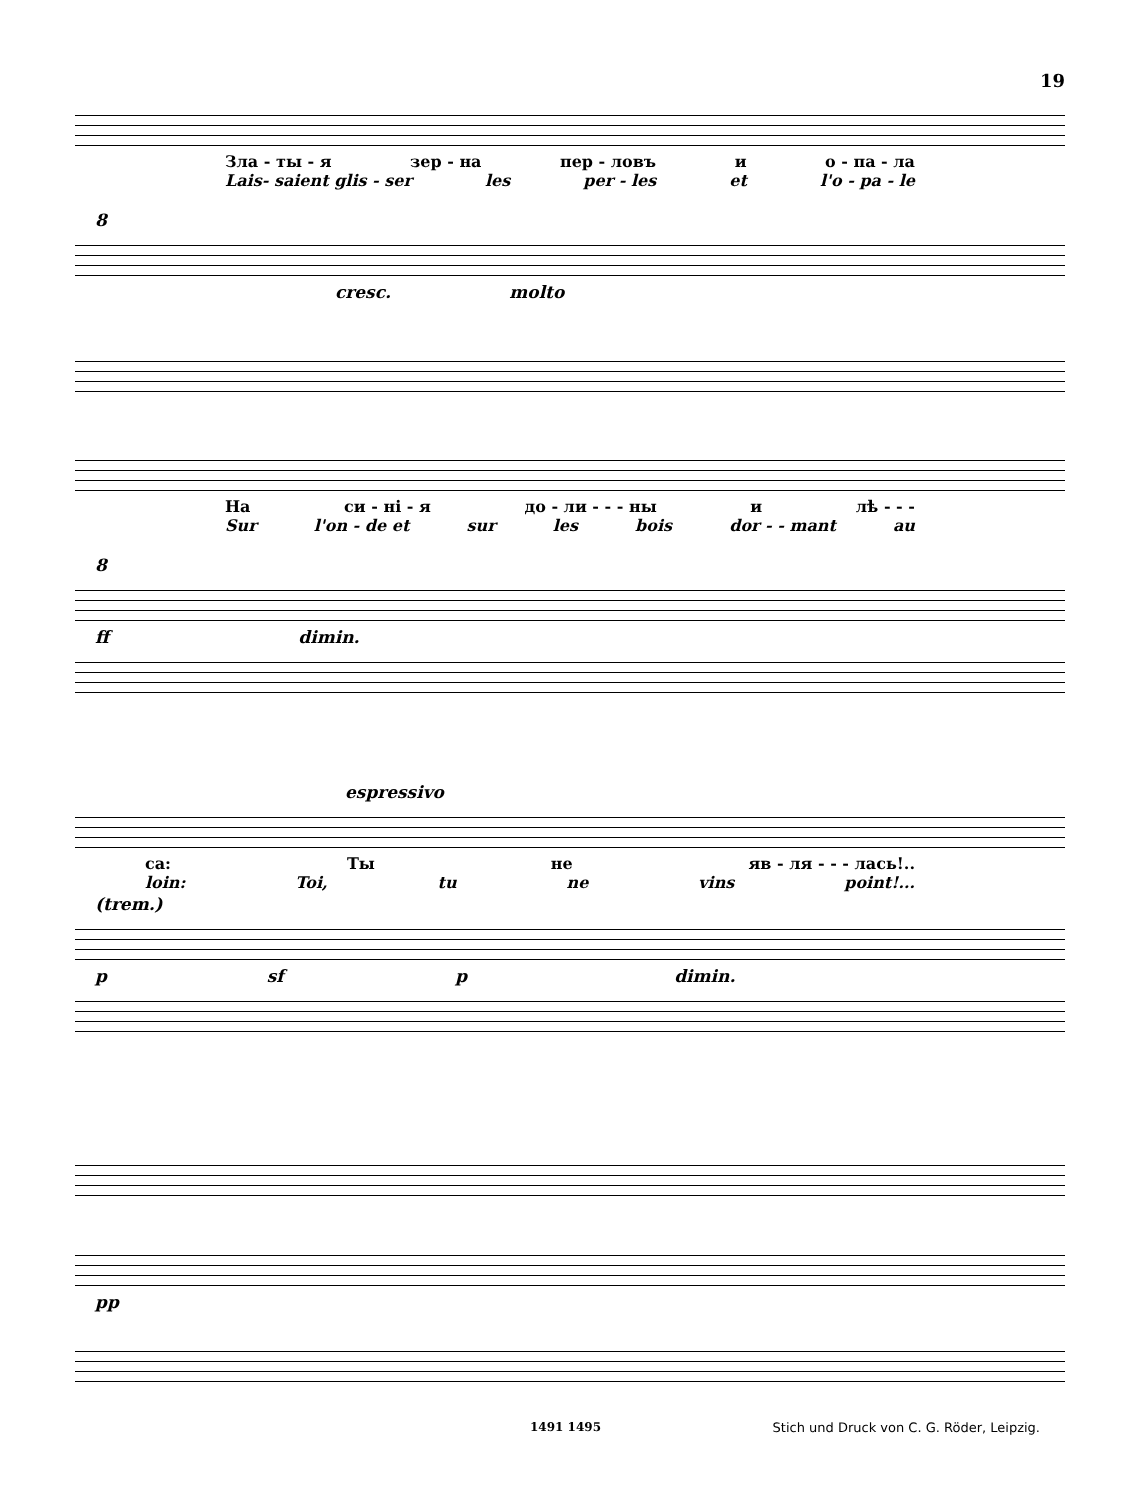19
Зла - ты - я зер - на пер - ловъ и о - па - ла
Lais- saient glis - ser les per - les et l'o - pa - le
8
cresc. molto
На си - ні - я до - ли - - - ны и лѣ - - -
Sur l'on - de et sur les bois dor - - mant au
8
ff dimin.
espressivo
са: Ты не яв - ля - - - лась!..
loin: Toi, tu ne vins point!...
(trem.)
p sf p dimin.
pp
1491 1495
Stich und Druck von C. G. Röder, Leipzig.